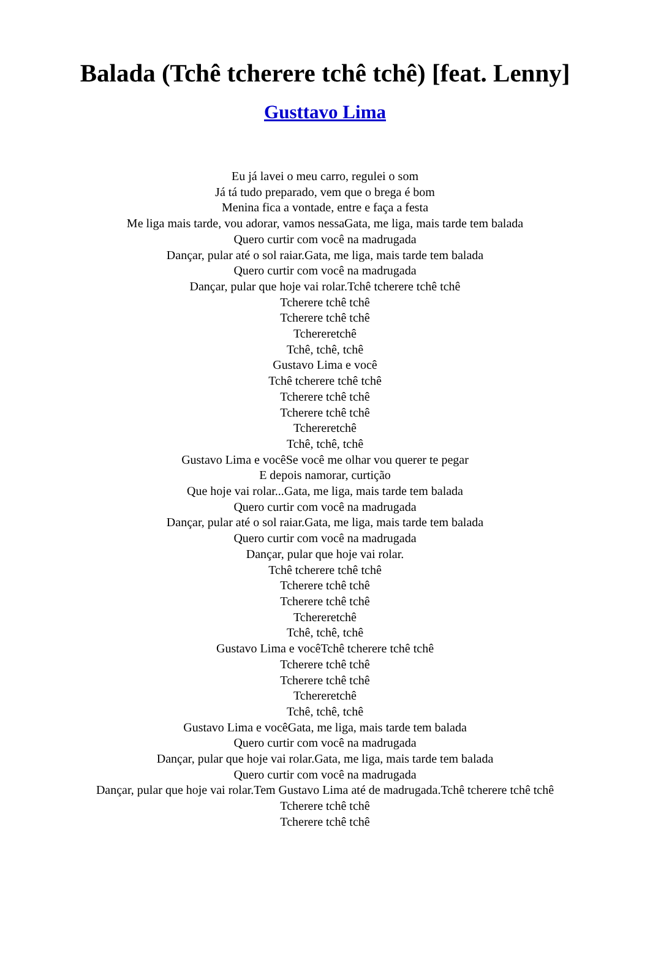Balada (Tchê tcherere tchê tchê) [feat. Lenny]
Gusttavo Lima
Eu já lavei o meu carro, regulei o som
Já tá tudo preparado, vem que o brega é bom
Menina fica a vontade, entre e faça a festa
Me liga mais tarde, vou adorar, vamos nessaGata, me liga, mais tarde tem balada
Quero curtir com você na madrugada
Dançar, pular até o sol raiar.Gata, me liga, mais tarde tem balada
Quero curtir com você na madrugada
Dançar, pular que hoje vai rolar.Tchê tcherere tchê tchê
Tcherere tchê tchê
Tcherere tchê tchê
Tchereretchê
Tchê, tchê, tchê
Gustavo Lima e você
Tchê tcherere tchê tchê
Tcherere tchê tchê
Tcherere tchê tchê
Tchereretchê
Tchê, tchê, tchê
Gustavo Lima e vocêSe você me olhar vou querer te pegar
E depois namorar, curtição
Que hoje vai rolar...Gata, me liga, mais tarde tem balada
Quero curtir com você na madrugada
Dançar, pular até o sol raiar.Gata, me liga, mais tarde tem balada
Quero curtir com você na madrugada
Dançar, pular que hoje vai rolar.
Tchê tcherere tchê tchê
Tcherere tchê tchê
Tcherere tchê tchê
Tchereretchê
Tchê, tchê, tchê
Gustavo Lima e vocêTchê tcherere tchê tchê
Tcherere tchê tchê
Tcherere tchê tchê
Tchereretchê
Tchê, tchê, tchê
Gustavo Lima e vocêGata, me liga, mais tarde tem balada
Quero curtir com você na madrugada
Dançar, pular que hoje vai rolar.Gata, me liga, mais tarde tem balada
Quero curtir com você na madrugada
Dançar, pular que hoje vai rolar.Tem Gustavo Lima até de madrugada.Tchê tcherere tchê tchê
Tcherere tchê tchê
Tcherere tchê tchê